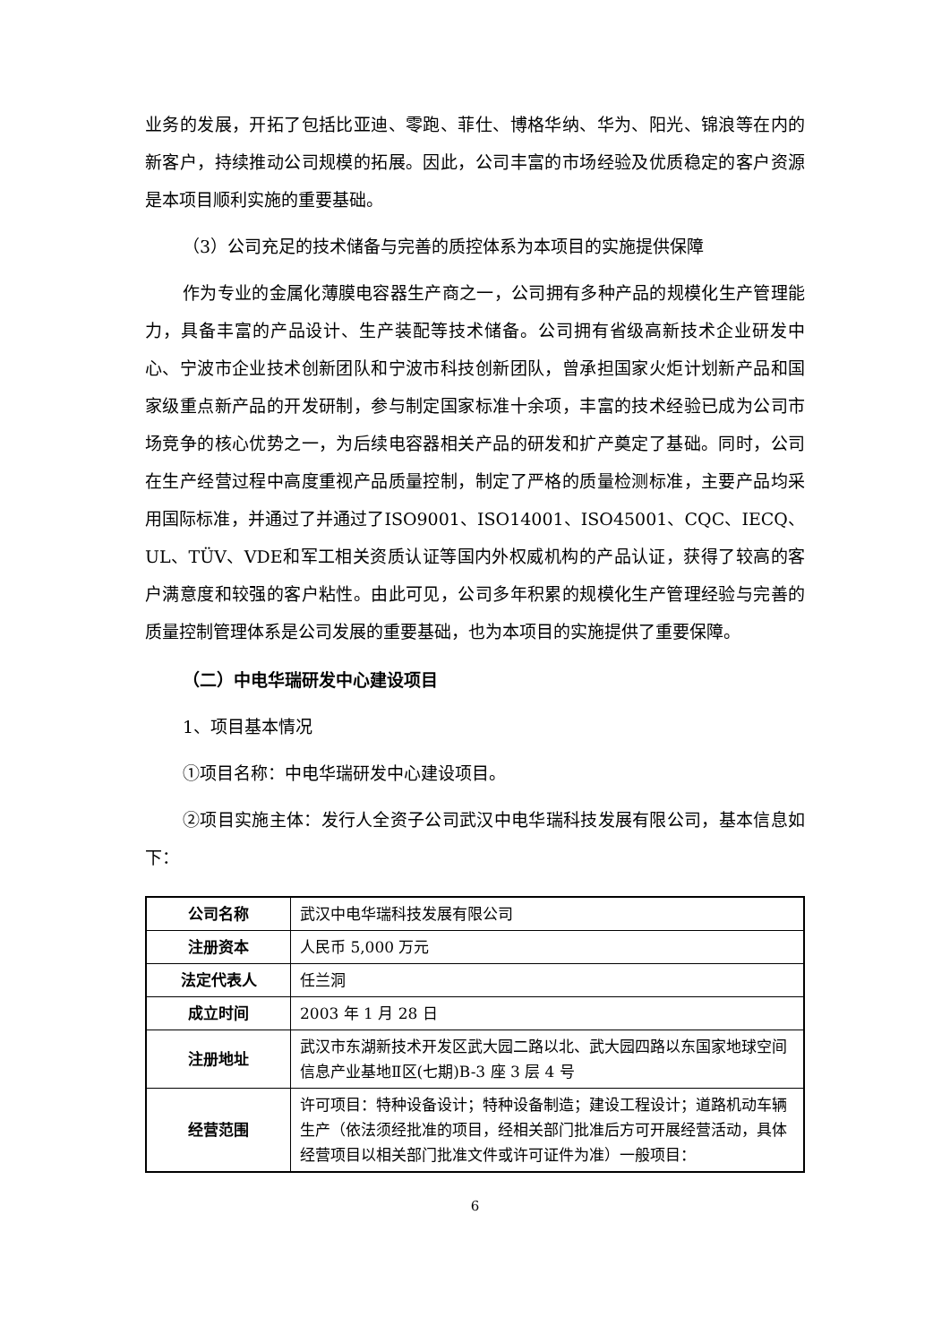业务的发展，开拓了包括比亚迪、零跑、菲仕、博格华纳、华为、阳光、锦浪等在内的新客户，持续推动公司规模的拓展。因此，公司丰富的市场经验及优质稳定的客户资源是本项目顺利实施的重要基础。
（3）公司充足的技术储备与完善的质控体系为本项目的实施提供保障
作为专业的金属化薄膜电容器生产商之一，公司拥有多种产品的规模化生产管理能力，具备丰富的产品设计、生产装配等技术储备。公司拥有省级高新技术企业研发中心、宁波市企业技术创新团队和宁波市科技创新团队，曾承担国家火炬计划新产品和国家级重点新产品的开发研制，参与制定国家标准十余项，丰富的技术经验已成为公司市场竞争的核心优势之一，为后续电容器相关产品的研发和扩产奠定了基础。同时，公司在生产经营过程中高度重视产品质量控制，制定了严格的质量检测标准，主要产品均采用国际标准，并通过了并通过了ISO9001、ISO14001、ISO45001、CQC、IECQ、UL、TÜV、VDE和军工相关资质认证等国内外权威机构的产品认证，获得了较高的客户满意度和较强的客户粘性。由此可见，公司多年积累的规模化生产管理经验与完善的质量控制管理体系是公司发展的重要基础，也为本项目的实施提供了重要保障。
（二）中电华瑞研发中心建设项目
1、项目基本情况
①项目名称：中电华瑞研发中心建设项目。
②项目实施主体：发行人全资子公司武汉中电华瑞科技发展有限公司，基本信息如下：
| 公司名称 | 武汉中电华瑞科技发展有限公司 |
| 注册资本 | 人民币 5,000 万元 |
| 法定代表人 | 任兰洞 |
| 成立时间 | 2003 年 1 月 28 日 |
| 注册地址 | 武汉市东湖新技术开发区武大园二路以北、武大园四路以东国家地球空间信息产业基地Ⅱ区(七期)B-3 座 3 层 4 号 |
| 经营范围 | 许可项目：特种设备设计；特种设备制造；建设工程设计；道路机动车辆生产（依法须经批准的项目，经相关部门批准后方可开展经营活动，具体经营项目以相关部门批准文件或许可证件为准）一般项目： |
6